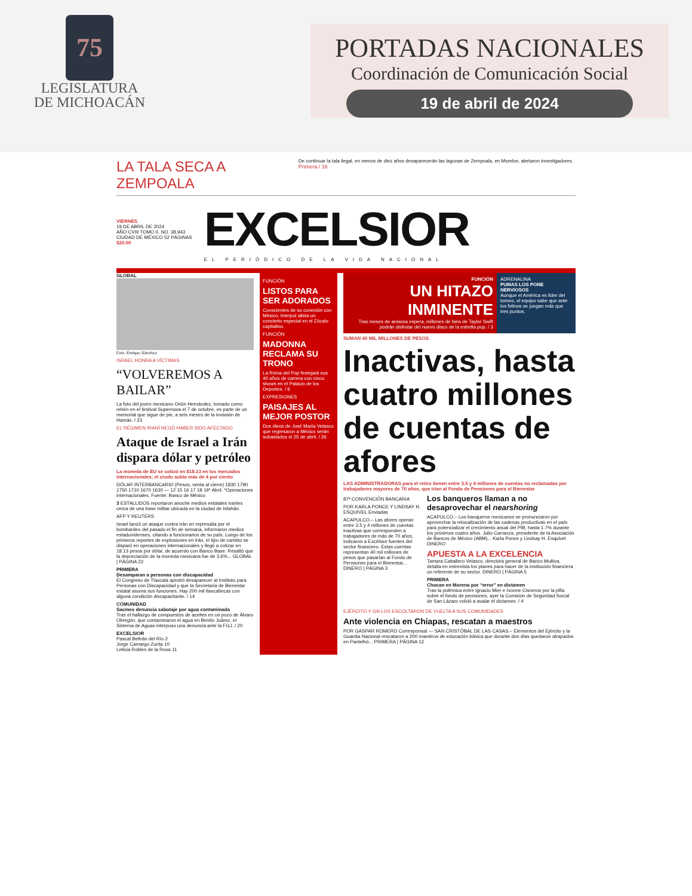75
LEGISLATURA
DE MICHOACÁN
PORTADAS NACIONALES
Coordinación de Comunicación Social
19 de abril de 2024
LA TALA SECA A ZEMPOALA De continuar la tala ilegal, en menos de diez años desaparecerán las lagunas de Zempoala, en Morelos, alertaron investigadores. Primera / 16
VIERNES
19 DE ABRIL DE 2024
AÑO CVIII TOMO II, NO. 38,943
CIUDAD DE MÉXICO 52 PÁGINAS
$20.00
EXCELSIOR
EL PERIÓDICO DE LA VIDA NACIONAL
GLOBAL
Foto: Enrique Sánchez
ISRAEL HONRA A VÍCTIMAS
“VOLVEREMOS A BAILAR”
La foto del joven mexicano Orión Hernández, tomado como rehén en el festival Supernova el 7 de octubre, es parte de un memorial que sigue de pie, a seis meses de la invasión de Hamás. / 23
EL RÉGIMEN IRANÍ NEGÓ HABER SIDO AFECTADO
Ataque de Israel a Irán dispara dólar y petróleo
La moneda de EU se cotizó en $18.13 en los mercados internacionales; el crudo subía más de 4 por ciento
DÓLAR INTERBANCARIO (Pesos, venta al cierre) 1830 1790 1750 1710 1670 1630 — 12 15 16 17 18 19* Abril. *Operaciones internacionales. Fuente: Banco de México
3 ESTALLIDOS reportaron anoche medios estatales iraníes cerca de una base militar ubicada en la ciudad de Isfahán.
AFP Y REUTERS
Israel lanzó un ataque contra Irán en represalia por el bombardeo del pasado el fin de semana, informaron medios estadunidenses, citando a funcionarios de su país. Luego de los primeros reportes de explosiones en Irán, el tipo de cambio se disparó en operaciones internacionales y llegó a cotizar en 18.13 pesos por dólar, de acuerdo con Banco Base. Resaltó que la depreciación de la moneda mexicana fue de 3.6%... GLOBAL | PÁGINA 22
PRIMERA
Desamparan a personas con discapacidad
El Congreso de Tlaxcala aprobó desaparecer al Instituto para Personas con Discapacidad y que la Secretaría de Bienestar estatal asuma sus funciones. Hay 200 mil tlaxcaltecas con alguna condición discapacitante. / 14
COMUNIDAD
Sacmex denuncia sabotaje por agua contaminada
Tras el hallazgo de compuestos de aceites en un pozo de Álvaro Obregón, que contaminaron el agua en Benito Juárez, el Sistema de Aguas interpuso una denuncia ante la FGJ. / 20
EXCELSIOR
Pascal Beltrán del Río 2
Jorge Camargo Zurita 10
Leticia Robles de la Rosa 11
FUNCIÓN
LISTOS PARA SER ADORADOS
Conscientes de su conexión con México, Interpol alista un concierto especial en el Zócalo capitalino.
FUNCIÓN
MADONNA RECLAMA SU TRONO
La Reina del Pop festejará sus 40 años de carrera con cinco shows en el Palacio de los Deportes. / 6
EXPRESIONES
PAISAJES AL MEJOR POSTOR
Dos óleos de José María Velasco que regresaron a México serán subastados el 25 de abril. / 26
FUNCIÓN
UN HITAZO INMINENTE
Tras meses de ansiosa espera, millones de fans de Taylor Swift podrán disfrutar del nuevo disco de la estrella pop. / 3
ADRENALINA
PUMAS LOS PONE NERVIOSOS
Aunque el América es líder del torneo, el equipo sabe que ante los felinos se juegan más que tres puntos.
SUMAN 40 MIL MILLONES DE PESOS
Inactivas, hasta cuatro millones de cuentas de afores
LAS ADMINISTRADORAS para el retiro tienen entre 3.5 y 4 millones de cuentas no reclamadas por trabajadores mayores de 70 años, que irían al Fondo de Pensiones para el Bienestar
87ª CONVENCIÓN BANCARIA
POR KARLA PONCE Y LINDSAY H. ESQUIVEL Enviadas
ACAPULCO.– Las afores operan entre 3.5 y 4 millones de cuentas inactivas que corresponden a trabajadores de más de 70 años, indicaron a Excélsior fuentes del sector financiero. Estas cuentas representan 40 mil millones de pesos que pasarían al Fondo de Pensiones para el Bienestar... DINERO | PÁGINA 3
Los banqueros llaman a no desaprovechar el nearshoring
ACAPULCO.– Los banqueros mexicanos se pronunciaron por aprovechar la relocalización de las cadenas productivas en el país para potencializar el crecimiento anual del PIB, hasta 1.7% durante los próximos cuatro años. Julio Carranza, presidente de la Asociación de Bancos de México (ABM)... Karla Ponce y Lindsay H. Esquivel DINERO
APUESTA A LA EXCELENCIA
Tamara Caballero Velasco, directora general de Banco Multiva, detalla en entrevista los planes para hacer de la institución financiera un referente de su sector. DINERO | PÁGINA 5
PRIMERA
Chocan en Morena por “error” en dictamen
Tras la polémica entre Ignacio Mier e Ivonne Cisneros por la pifia sobre el fondo de pensiones, ayer la Comisión de Seguridad Social de San Lázaro volvió a avalar el dictamen. / 4
EJÉRCITO Y GN LOS ESCOLTARON DE VUELTA A SUS COMUNIDADES
Ante violencia en Chiapas, rescatan a maestros
POR GASPAR ROMERO Corresponsal — SAN CRISTÓBAL DE LAS CASAS.– Elementos del Ejército y la Guardia Nacional rescataron a 200 maestros de educación básica que durante dos días quedaron atrapados en Pantelhó... PRIMERA | PÁGINA 12